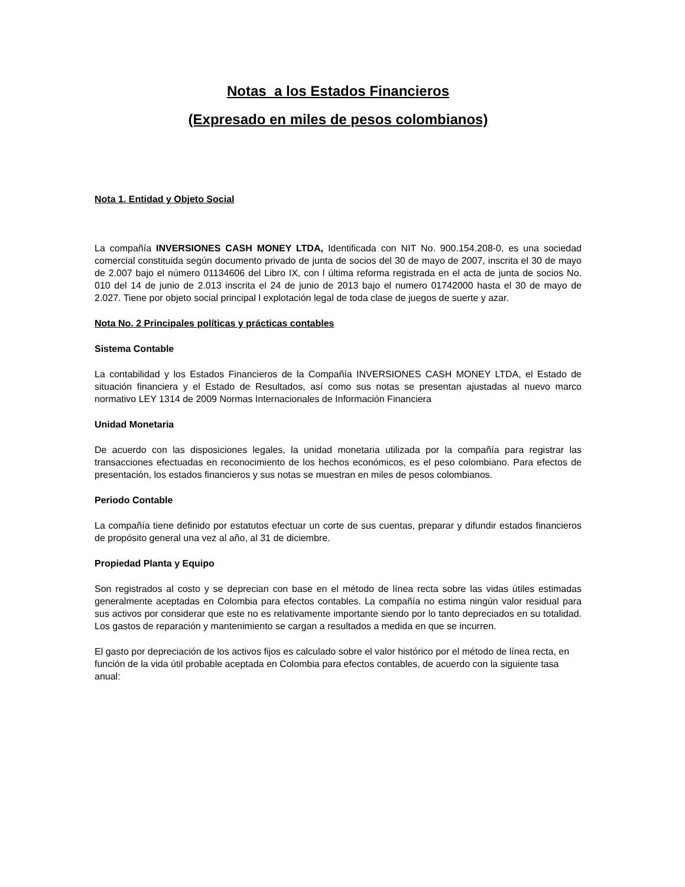Notas a los Estados Financieros
(Expresado en miles de pesos colombianos)
Nota 1. Entidad y Objeto Social
La compañía INVERSIONES CASH MONEY LTDA, Identificada con NIT No. 900.154.208-0, es una sociedad comercial constituida según documento privado de junta de socios del 30 de mayo de 2007, inscrita el 30 de mayo de 2.007 bajo el número 01134606 del Libro IX, con l última reforma registrada en el acta de junta de socios No. 010 del 14 de junio de 2.013 inscrita el 24 de junio de 2013 bajo el numero 01742000 hasta el 30 de mayo de 2.027. Tiene por objeto social principal l explotación legal de toda clase de juegos de suerte y azar.
Nota No. 2 Principales políticas y prácticas contables
Sistema Contable
La contabilidad y los Estados Financieros de la Compañía INVERSIONES CASH MONEY LTDA, el Estado de situación financiera y el Estado de Resultados, así como sus notas se presentan ajustadas al nuevo marco normativo LEY 1314 de 2009 Normas Internacionales de Información Financiera
Unidad Monetaria
De acuerdo con las disposiciones legales, la unidad monetaria utilizada por la compañía para registrar las transacciones efectuadas en reconocimiento de los hechos económicos, es el peso colombiano. Para efectos de presentación, los estados financieros y sus notas se muestran en miles de pesos colombianos.
Periodo Contable
La compañía tiene definido por estatutos efectuar un corte de sus cuentas, preparar y difundir estados financieros de propósito general una vez al año, al 31 de diciembre.
Propiedad Planta y Equipo
Son registrados al costo y se deprecian con base en el método de línea recta sobre las vidas útiles estimadas generalmente aceptadas en Colombia para efectos contables. La compañía no estima ningún valor residual para sus activos por considerar que este no es relativamente importante siendo por lo tanto depreciados en su totalidad. Los gastos de reparación y mantenimiento se cargan a resultados a medida en que se incurren.
El gasto por depreciación de los activos fijos es calculado sobre el valor histórico por el método de línea recta, en función de la vida útil probable aceptada en Colombia para efectos contables, de acuerdo con la siguiente tasa anual: